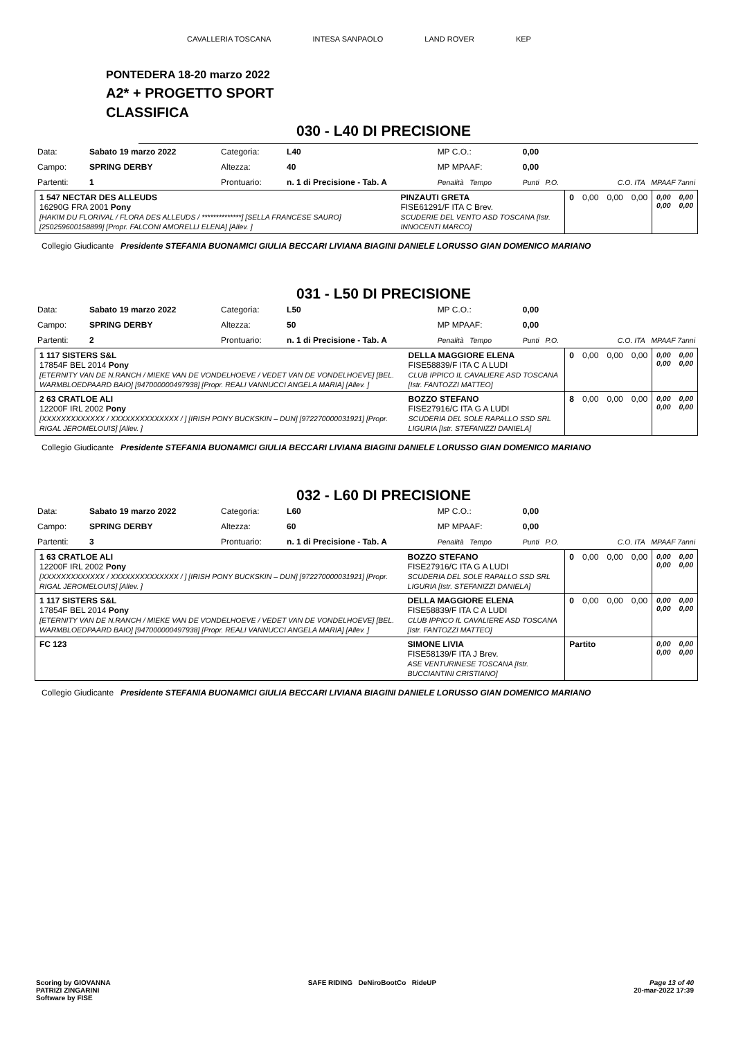CAVALLERIA TOSCANA INTESA SANPAOLO LAND ROVER KEP
PONTEDERA 18-20 marzo 2022
A2* + PROGETTO SPORT
CLASSIFICA
030 - L40 DI PRECISIONE
| Data: | Sabato 19 marzo 2022 | Categoria: | L40 | MP C.O.: | 0,00 | |
| Campo: | SPRING DERBY | Altezza: | 40 | MP MPAAF: | 0,00 | |
| Partenti: | 1 | Prontuario: | n. 1 di Precisione - Tab. A | Penalità Tempo | Punti P.O. | C.O. ITA MPAAF 7anni |
| 1 547 NECTAR DES ALLEUDS 16290G FRA 2001 Pony [HAKIM DU FLORIVAL / FLORA DES ALLEUDS / **************] [SELLA FRANCESE SAURO] [250259600158899] [Propr. FALCONI AMORELLI ELENA] [Allev. ] | PINZAUTI GRETA FISE61291/F ITA C Brev. SCUDERIE DEL VENTO ASD TOSCANA [Istr. INNOCENTI MARCO] | 0 | 0,00 | 0,00 | 0,00 | 0,00 0,00 | 0,00 0,00 |
Collegio Giudicante Presidente STEFANIA BUONAMICI GIULIA BECCARI LIVIANA BIAGINI DANIELE LORUSSO GIAN DOMENICO MARIANO
031 - L50 DI PRECISIONE
| Data: | Sabato 19 marzo 2022 | Categoria: | L50 | MP C.O.: | 0,00 | |
| Campo: | SPRING DERBY | Altezza: | 50 | MP MPAAF: | 0,00 | |
| Partenti: | 2 | Prontuario: | n. 1 di Precisione - Tab. A | Penalità Tempo | Punti P.O. | C.O. ITA MPAAF 7anni |
| 1 117 SISTERS S&L 17854F BEL 2014 Pony [ETERNITY VAN DE N.RANCH / MIEKE VAN DE VONDELHOEVE / VEDET VAN DE VONDELHOEVE] [BEL. WARMBLOEDPAARD BAIO] [947000000497938] [Propr. REALI VANNUCCI ANGELA MARIA] [Allev. ] | DELLA MAGGIORE ELENA FISE58839/F ITA C A LUDI CLUB IPPICO IL CAVALIERE ASD TOSCANA [Istr. FANTOZZI MATTEO] | 0 | 0,00 | 0,00 | 0,00 | 0,00 0,00 | 0,00 0,00 |
| 2 63 CRATLOE ALI 12200F IRL 2002 Pony [XXXXXXXXXXXXX / XXXXXXXXXXXXXX / ] [IRISH PONY BUCKSKIN – DUN] [972270000031921] [Propr. RIGAL JEROMELOUIS] [Allev. ] | BOZZO STEFANO FISE27916/C ITA G A LUDI SCUDERIA DEL SOLE RAPALLO SSD SRL LIGURIA [Istr. STEFANIZZI DANIELA] | 8 | 0,00 | 0,00 | 0,00 | 0,00 0,00 | 0,00 0,00 |
Collegio Giudicante Presidente STEFANIA BUONAMICI GIULIA BECCARI LIVIANA BIAGINI DANIELE LORUSSO GIAN DOMENICO MARIANO
032 - L60 DI PRECISIONE
| Data: | Sabato 19 marzo 2022 | Categoria: | L60 | MP C.O.: | 0,00 | |
| Campo: | SPRING DERBY | Altezza: | 60 | MP MPAAF: | 0,00 | |
| Partenti: | 3 | Prontuario: | n. 1 di Precisione - Tab. A | Penalità Tempo | Punti P.O. | C.O. ITA MPAAF 7anni |
| 1 63 CRATLOE ALI 12200F IRL 2002 Pony [XXXXXXXXXXXXX / XXXXXXXXXXXXXX / ] [IRISH PONY BUCKSKIN – DUN] [972270000031921] [Propr. RIGAL JEROMELOUIS] [Allev. ] | BOZZO STEFANO FISE27916/C ITA G A LUDI SCUDERIA DEL SOLE RAPALLO SSD SRL LIGURIA [Istr. STEFANIZZI DANIELA] | 0 | 0,00 | 0,00 | 0,00 | 0,00 0,00 | 0,00 0,00 |
| 1 117 SISTERS S&L 17854F BEL 2014 Pony [ETERNITY VAN DE N.RANCH / MIEKE VAN DE VONDELHOEVE / VEDET VAN DE VONDELHOEVE] [BEL. WARMBLOEDPAARD BAIO] [947000000497938] [Propr. REALI VANNUCCI ANGELA MARIA] [Allev. ] | DELLA MAGGIORE ELENA FISE58839/F ITA C A LUDI CLUB IPPICO IL CAVALIERE ASD TOSCANA [Istr. FANTOZZI MATTEO] | 0 | 0,00 | 0,00 | 0,00 | 0,00 0,00 | 0,00 0,00 |
| FC 123 | SIMONE LIVIA FISE58139/F ITA J Brev. ASE VENTURINESE TOSCANA [Istr. BUCCIANTINI CRISTIANO] | Partito | | | | 0,00 0,00 | 0,00 0,00 |
Collegio Giudicante Presidente STEFANIA BUONAMICI GIULIA BECCARI LIVIANA BIAGINI DANIELE LORUSSO GIAN DOMENICO MARIANO
Scoring by GIOVANNA
PATRIZI ZINGARINI
Software by FISE
SAFE RIDING DeNiroBootCo RideUP
Page 13 of 40
20-mar-2022 17:39